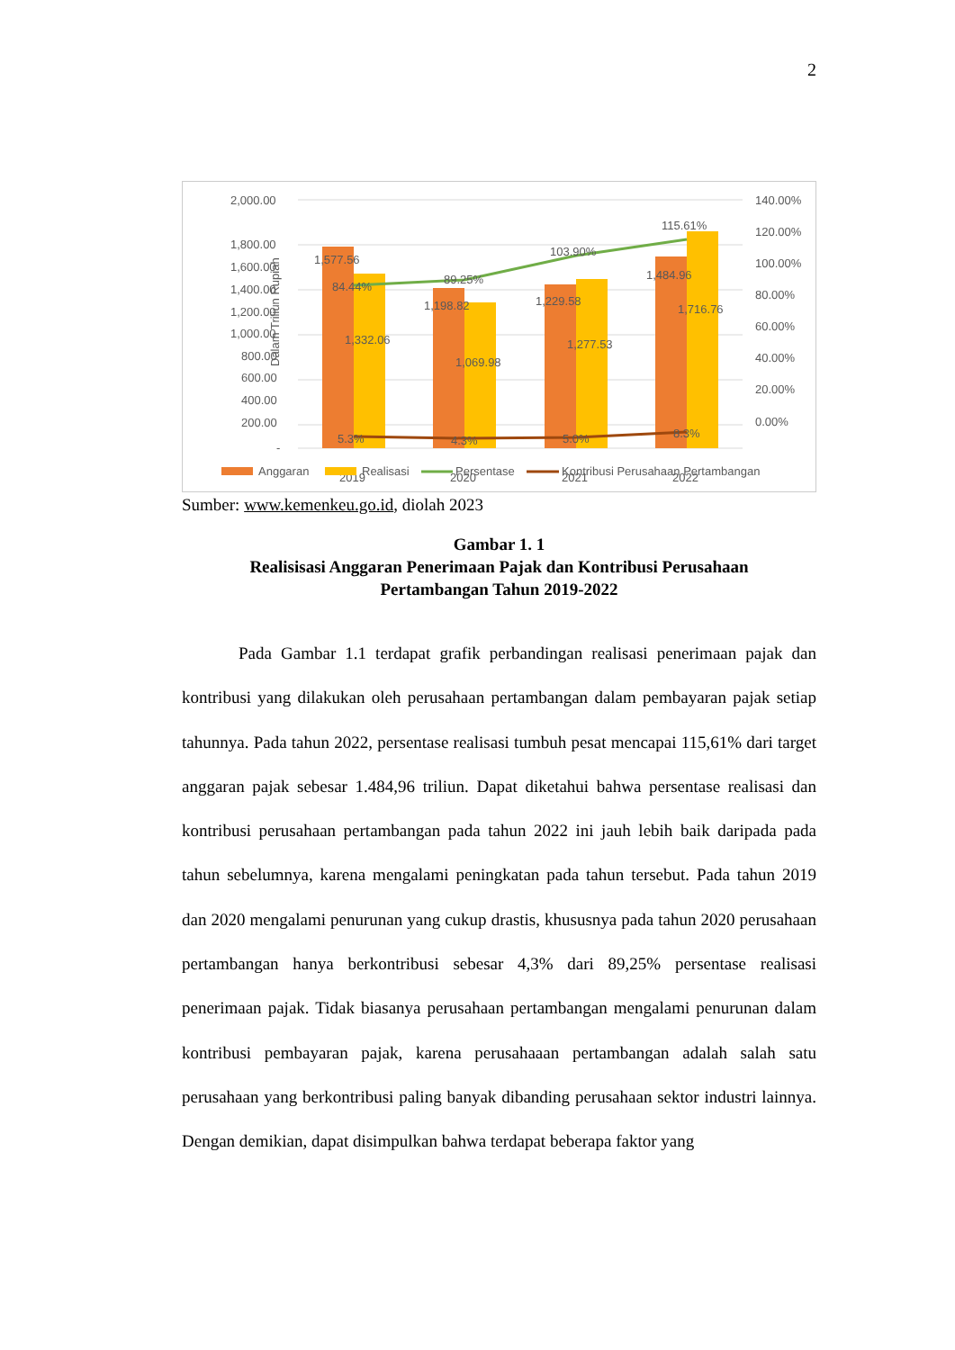2
Dalam Triliun Rupiah
2,000.00
1,800.00
1,600.00
1,400.00
1,200.00
1,000.00
800.00
600.00
400.00
200.00
-
140.00%
120.00%
100.00%
80.00%
60.00%
40.00%
20.00%
0.00%
1,577.56
84.44%
1,332.06
89.25%
1,198.82
1,069.98
103.90%
1,229.58
1,277.53
115.61%
1,484.96
1,716.76
5.3%
4.3%
5.0%
8.3%
2019
2020
2021
2022
Anggaran
Realisasi
Persentase
Kontribusi Perusahaan Pertambangan
Sumber: www.kemenkeu.go.id, diolah 2023
Gambar 1. 1
Realisisasi Anggaran Penerimaan Pajak dan Kontribusi Perusahaan
Pertambangan Tahun 2019-2022
Pada Gambar 1.1 terdapat grafik perbandingan realisasi penerimaan pajak dan kontribusi yang dilakukan oleh perusahaan pertambangan dalam pembayaran pajak setiap tahunnya. Pada tahun 2022, persentase realisasi tumbuh pesat mencapai 115,61% dari target anggaran pajak sebesar 1.484,96 triliun. Dapat diketahui bahwa persentase realisasi dan kontribusi perusahaan pertambangan pada tahun 2022 ini jauh lebih baik daripada pada tahun sebelumnya, karena mengalami peningkatan pada tahun tersebut. Pada tahun 2019 dan 2020 mengalami penurunan yang cukup drastis, khususnya pada tahun 2020 perusahaan pertambangan hanya berkontribusi sebesar 4,3% dari 89,25% persentase realisasi penerimaan pajak. Tidak biasanya perusahaan pertambangan mengalami penurunan dalam kontribusi pembayaran pajak, karena perusahaaan pertambangan adalah salah satu perusahaan yang berkontribusi paling banyak dibanding perusahaan sektor industri lainnya. Dengan demikian, dapat disimpulkan bahwa terdapat beberapa faktor yang